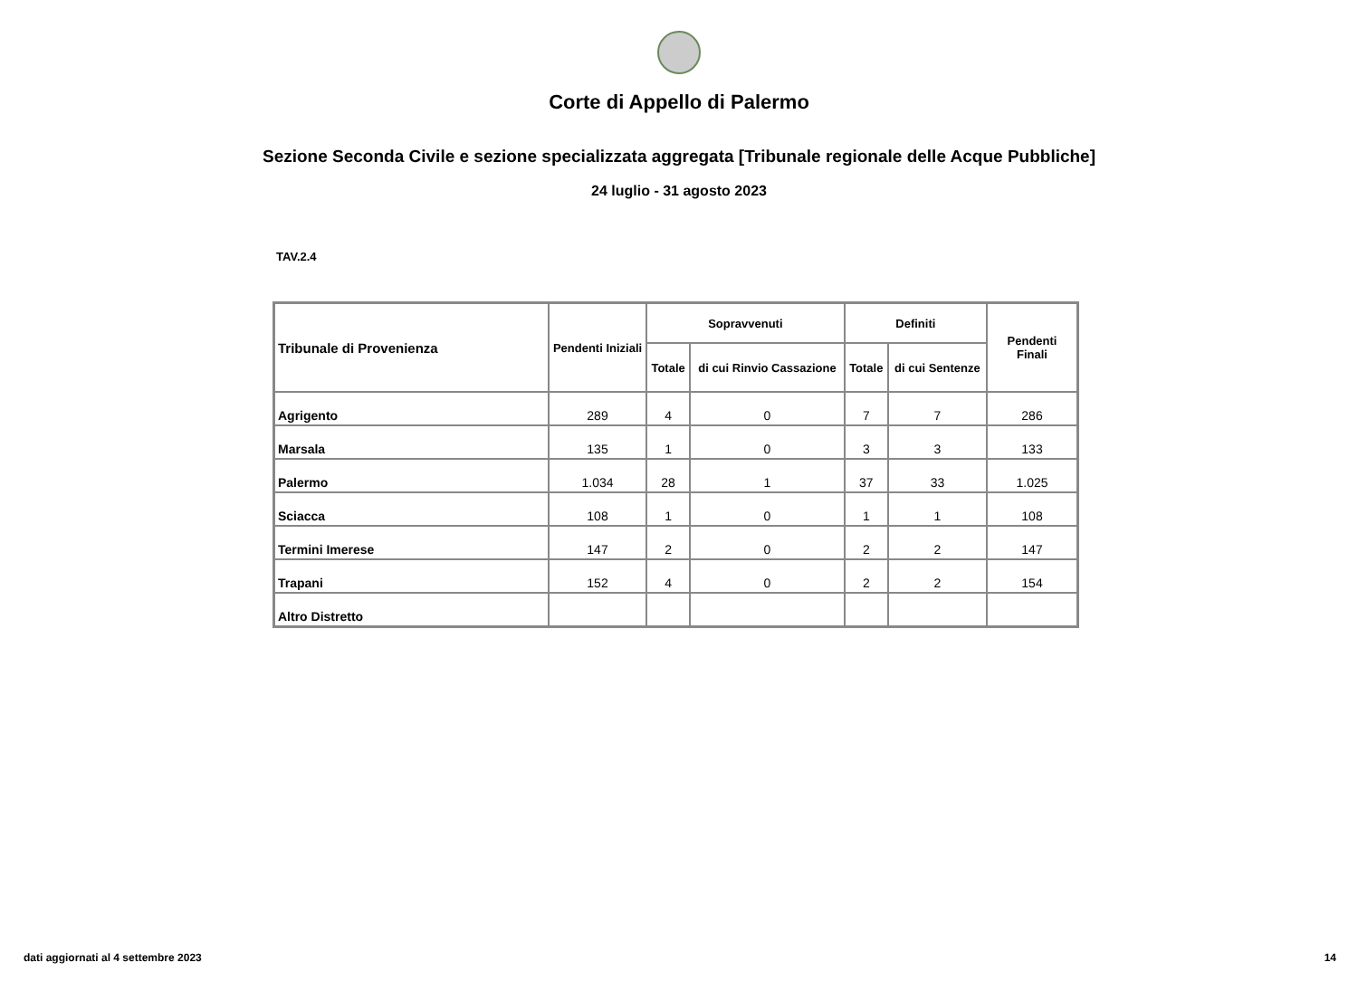Corte di Appello di Palermo
Sezione Seconda Civile e sezione specializzata aggregata [Tribunale regionale delle Acque Pubbliche]
24 luglio - 31 agosto 2023
TAV.2.4
| Tribunale di Provenienza | Pendenti Iniziali | Sopravvenuti | | Definiti | | Pendenti Finali |
| --- | --- | --- | --- | --- | --- | --- |
| | | Totale | di cui Rinvio Cassazione | Totale | di cui Sentenze | |
| Agrigento | 289 | 4 | 0 | 7 | 7 | 286 |
| Marsala | 135 | 1 | 0 | 3 | 3 | 133 |
| Palermo | 1.034 | 28 | 1 | 37 | 33 | 1.025 |
| Sciacca | 108 | 1 | 0 | 1 | 1 | 108 |
| Termini Imerese | 147 | 2 | 0 | 2 | 2 | 147 |
| Trapani | 152 | 4 | 0 | 2 | 2 | 154 |
| Altro Distretto | | | | | | |
dati aggiornati al 4 settembre 2023 14